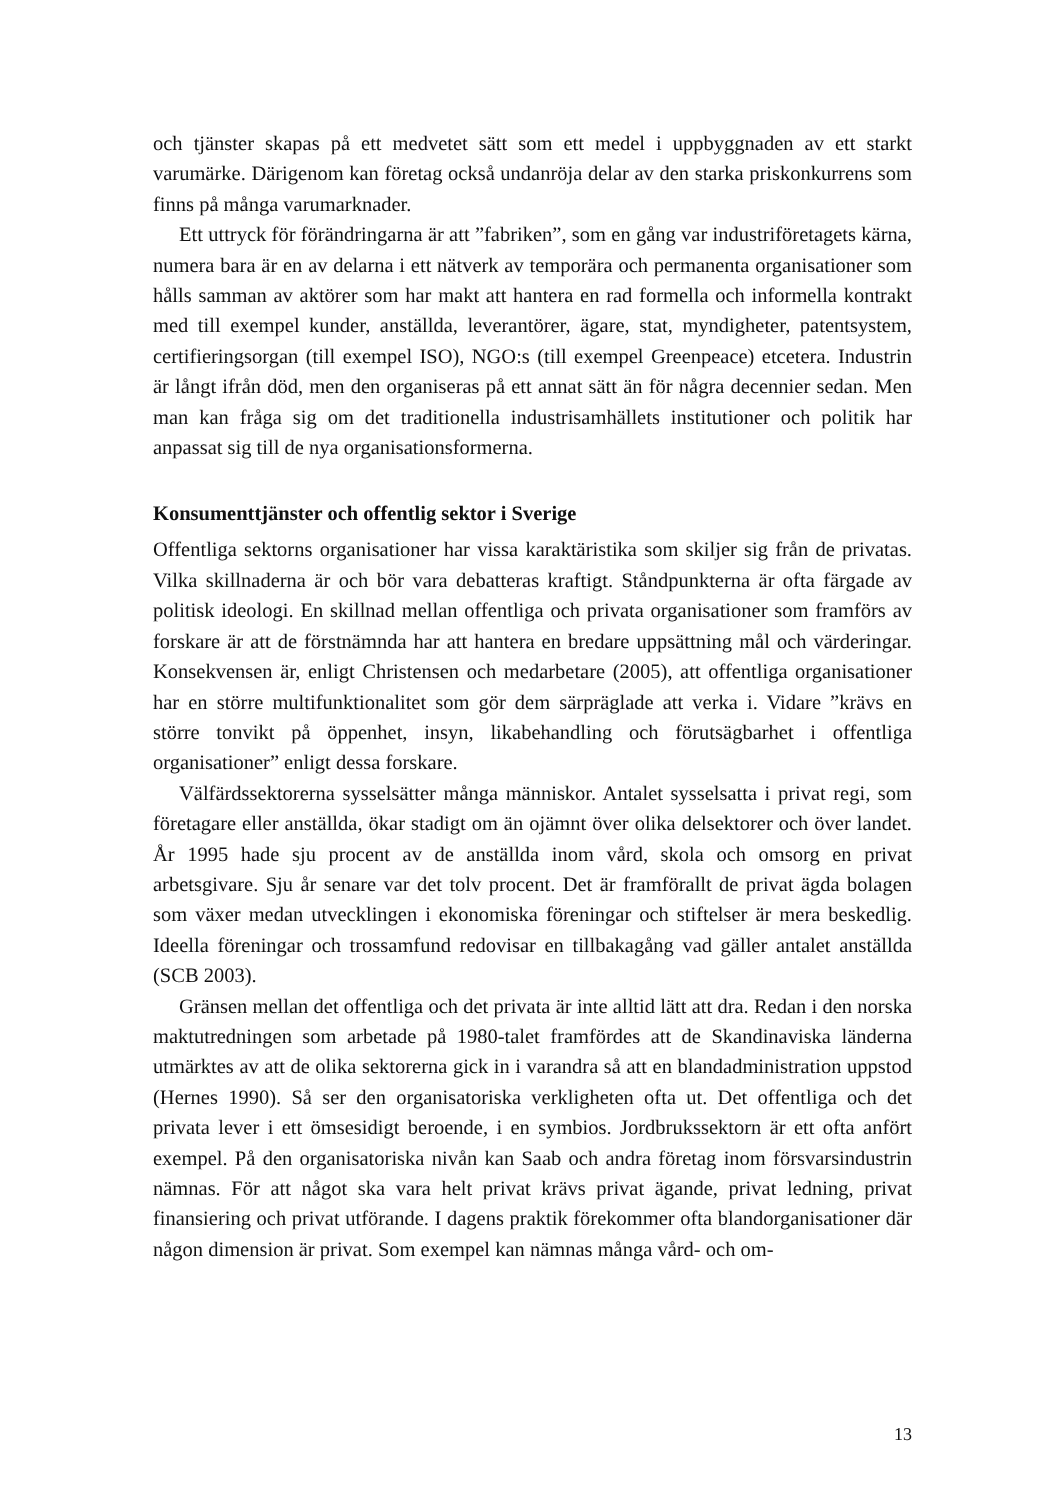och tjänster skapas på ett medvetet sätt som ett medel i uppbyggnaden av ett starkt varumärke. Därigenom kan företag också undanröja delar av den starka priskonkurrens som finns på många varumarknader.
Ett uttryck för förändringarna är att ”fabriken”, som en gång var industriföretagets kärna, numera bara är en av delarna i ett nätverk av temporära och permanenta organisationer som hålls samman av aktörer som har makt att hantera en rad formella och informella kontrakt med till exempel kunder, anställda, leverantörer, ägare, stat, myndigheter, patentsystem, certifieringsorgan (till exempel ISO), NGO:s (till exempel Greenpeace) etcetera. Industrin är långt ifrån död, men den organiseras på ett annat sätt än för några decennier sedan. Men man kan fråga sig om det traditionella industrisamhällets institutioner och politik har anpassat sig till de nya organisationsformerna.
Konsumenttjänster och offentlig sektor i Sverige
Offentliga sektorns organisationer har vissa karaktäristika som skiljer sig från de privatas. Vilka skillnaderna är och bör vara debatteras kraftigt. Ståndpunkterna är ofta färgade av politisk ideologi. En skillnad mellan offentliga och privata organisationer som framförs av forskare är att de förstnämnda har att hantera en bredare uppsättning mål och värderingar. Konsekvensen är, enligt Christensen och medarbetare (2005), att offentliga organisationer har en större multifunktionalitet som gör dem särpräglade att verka i. Vidare ”krävs en större tonvikt på öppenhet, insyn, likabehandling och förutsägbarhet i offentliga organisationer” enligt dessa forskare.
Välfärdssektorerna sysselsätter många människor. Antalet sysselsatta i privat regi, som företagare eller anställda, ökar stadigt om än ojämnt över olika delsektorer och över landet. År 1995 hade sju procent av de anställda inom vård, skola och omsorg en privat arbetsgivare. Sju år senare var det tolv procent. Det är framförallt de privat ägda bolagen som växer medan utvecklingen i ekonomiska föreningar och stiftelser är mera beskedlig. Ideella föreningar och trossamfund redovisar en tillbakagång vad gäller antalet anställda (SCB 2003).
Gränsen mellan det offentliga och det privata är inte alltid lätt att dra. Redan i den norska maktutredningen som arbetade på 1980-talet framfördes att de Skandinaviska länderna utmärktes av att de olika sektorerna gick in i varandra så att en blandadministration uppstod (Hernes 1990). Så ser den organisatoriska verkligheten ofta ut. Det offentliga och det privata lever i ett ömsesidigt beroende, i en symbios. Jordbrukssektorn är ett ofta anfört exempel. På den organisatoriska nivån kan Saab och andra företag inom försvarsindustrin nämnas. För att något ska vara helt privat krävs privat ägande, privat ledning, privat finansiering och privat utförande. I dagens praktik förekommer ofta blandorganisationer där någon dimension är privat. Som exempel kan nämnas många vård- och om-
13